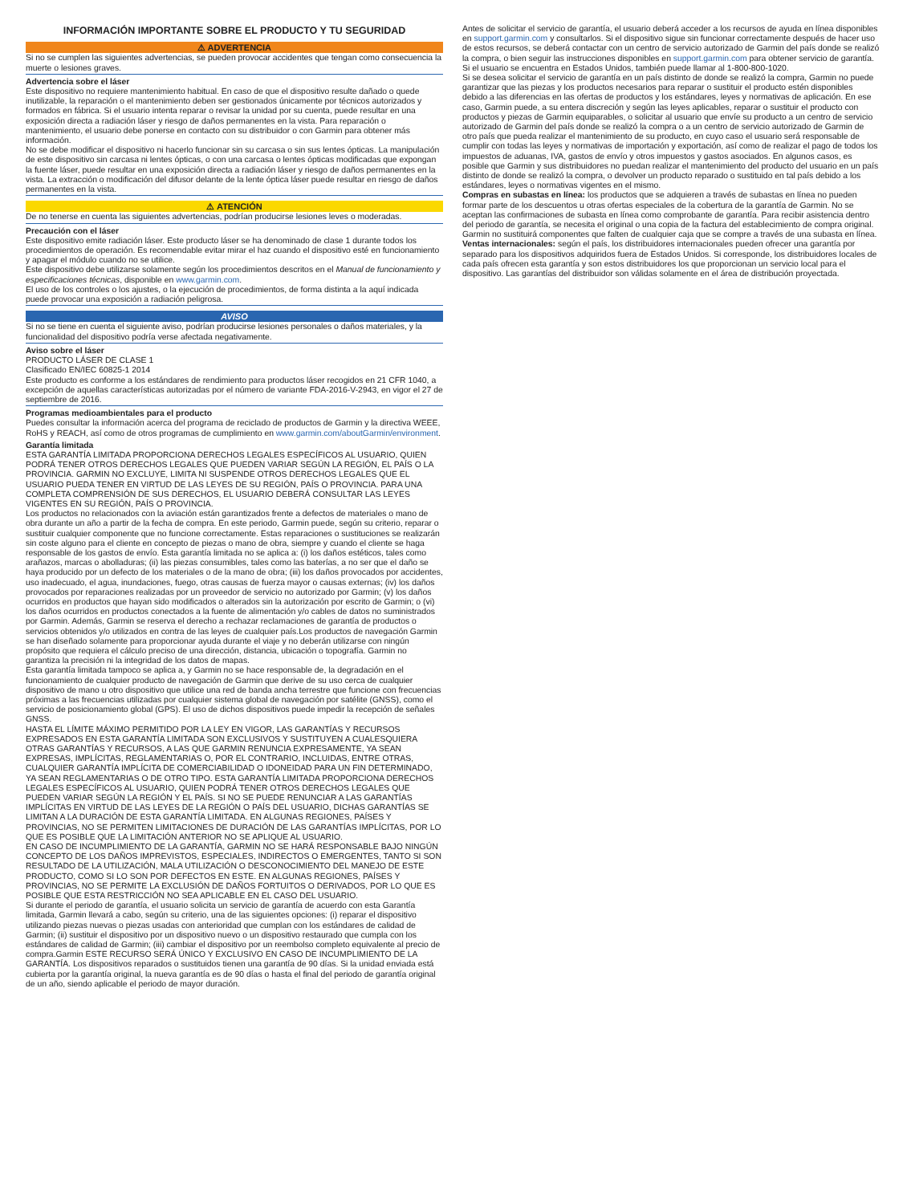INFORMACIÓN IMPORTANTE SOBRE EL PRODUCTO Y TU SEGURIDAD
⚠ ADVERTENCIA
Si no se cumplen las siguientes advertencias, se pueden provocar accidentes que tengan como consecuencia la muerte o lesiones graves.
Advertencia sobre el láser
Este dispositivo no requiere mantenimiento habitual. En caso de que el dispositivo resulte dañado o quede inutilizable, la reparación o el mantenimiento deben ser gestionados únicamente por técnicos autorizados y formados en fábrica. Si el usuario intenta reparar o revisar la unidad por su cuenta, puede resultar en una exposición directa a radiación láser y riesgo de daños permanentes en la vista. Para reparación o mantenimiento, el usuario debe ponerse en contacto con su distribuidor o con Garmin para obtener más información.
No se debe modificar el dispositivo ni hacerlo funcionar sin su carcasa o sin sus lentes ópticas. La manipulación de este dispositivo sin carcasa ni lentes ópticas, o con una carcasa o lentes ópticas modificadas que expongan la fuente láser, puede resultar en una exposición directa a radiación láser y riesgo de daños permanentes en la vista. La extracción o modificación del difusor delante de la lente óptica láser puede resultar en riesgo de daños permanentes en la vista.
⚠ ATENCIÓN
De no tenerse en cuenta las siguientes advertencias, podrían producirse lesiones leves o moderadas.
Precaución con el láser
Este dispositivo emite radiación láser. Este producto láser se ha denominado de clase 1 durante todos los procedimientos de operación. Es recomendable evitar mirar el haz cuando el dispositivo esté en funcionamiento y apagar el módulo cuando no se utilice.
Este dispositivo debe utilizarse solamente según los procedimientos descritos en el Manual de funcionamiento y especificaciones técnicas, disponible en www.garmin.com.
El uso de los controles o los ajustes, o la ejecución de procedimientos, de forma distinta a la aquí indicada puede provocar una exposición a radiación peligrosa.
AVISO
Si no se tiene en cuenta el siguiente aviso, podrían producirse lesiones personales o daños materiales, y la funcionalidad del dispositivo podría verse afectada negativamente.
Aviso sobre el láser
PRODUCTO LÁSER DE CLASE 1
Clasificado EN/IEC 60825-1 2014
Este producto es conforme a los estándares de rendimiento para productos láser recogidos en 21 CFR 1040, a excepción de aquellas características autorizadas por el número de variante FDA-2016-V-2943, en vigor el 27 de septiembre de 2016.
Programas medioambientales para el producto
Puedes consultar la información acerca del programa de reciclado de productos de Garmin y la directiva WEEE, RoHS y REACH, así como de otros programas de cumplimiento en www.garmin.com/aboutGarmin/environment.
Garantía limitada
ESTA GARANTÍA LIMITADA PROPORCIONA DERECHOS LEGALES ESPECÍFICOS AL USUARIO, QUIEN PODRÁ TENER OTROS DERECHOS LEGALES QUE PUEDEN VARIAR SEGÚN LA REGIÓN, EL PAÍS O LA PROVINCIA. GARMIN NO EXCLUYE, LIMITA NI SUSPENDE OTROS DERECHOS LEGALES QUE EL USUARIO PUEDA TENER EN VIRTUD DE LAS LEYES DE SU REGIÓN, PAÍS O PROVINCIA. PARA UNA COMPLETA COMPRENSIÓN DE SUS DERECHOS, EL USUARIO DEBERÁ CONSULTAR LAS LEYES VIGENTES EN SU REGIÓN, PAÍS O PROVINCIA.
Los productos no relacionados con la aviación están garantizados frente a defectos de materiales o mano de obra durante un año a partir de la fecha de compra. En este periodo, Garmin puede, según su criterio, reparar o sustituir cualquier componente que no funcione correctamente. Estas reparaciones o sustituciones se realizarán sin coste alguno para el cliente en concepto de piezas o mano de obra, siempre y cuando el cliente se haga responsable de los gastos de envío. Esta garantía limitada no se aplica a: (i) los daños estéticos, tales como arañazos, marcas o abolladuras; (ii) las piezas consumibles, tales como las baterías, a no ser que el daño se haya producido por un defecto de los materiales o de la mano de obra; (iii) los daños provocados por accidentes, uso inadecuado, el agua, inundaciones, fuego, otras causas de fuerza mayor o causas externas; (iv) los daños provocados por reparaciones realizadas por un proveedor de servicio no autorizado por Garmin; (v) los daños ocurridos en productos que hayan sido modificados o alterados sin la autorización por escrito de Garmin; o (vi) los daños ocurridos en productos conectados a la fuente de alimentación y/o cables de datos no suministrados por Garmin. Además, Garmin se reserva el derecho a rechazar reclamaciones de garantía de productos o servicios obtenidos y/o utilizados en contra de las leyes de cualquier país.Los productos de navegación Garmin se han diseñado solamente para proporcionar ayuda durante el viaje y no deberán utilizarse con ningún propósito que requiera el cálculo preciso de una dirección, distancia, ubicación o topografía. Garmin no garantiza la precisión ni la integridad de los datos de mapas.
Esta garantía limitada tampoco se aplica a, y Garmin no se hace responsable de, la degradación en el funcionamiento de cualquier producto de navegación de Garmin que derive de su uso cerca de cualquier dispositivo de mano u otro dispositivo que utilice una red de banda ancha terrestre que funcione con frecuencias próximas a las frecuencias utilizadas por cualquier sistema global de navegación por satélite (GNSS), como el servicio de posicionamiento global (GPS). El uso de dichos dispositivos puede impedir la recepción de señales GNSS.
HASTA EL LÍMITE MÁXIMO PERMITIDO POR LA LEY EN VIGOR, LAS GARANTÍAS Y RECURSOS EXPRESADOS EN ESTA GARANTÍA LIMITADA SON EXCLUSIVOS Y SUSTITUYEN A CUALESQUIERA OTRAS GARANTÍAS Y RECURSOS, A LAS QUE GARMIN RENUNCIA EXPRESAMENTE, YA SEAN EXPRESAS, IMPLÍCITAS, REGLAMENTARIAS O, POR EL CONTRARIO, INCLUIDAS, ENTRE OTRAS, CUALQUIER GARANTÍA IMPLÍCITA DE COMERCIABILIDAD O IDONEIDAD PARA UN FIN DETERMINADO, YA SEAN REGLAMENTARIAS O DE OTRO TIPO. ESTA GARANTÍA LIMITADA PROPORCIONA DERECHOS LEGALES ESPECÍFICOS AL USUARIO, QUIEN PODRÁ TENER OTROS DERECHOS LEGALES QUE PUEDEN VARIAR SEGÚN LA REGIÓN Y EL PAÍS. SI NO SE PUEDE RENUNCIAR A LAS GARANTÍAS IMPLÍCITAS EN VIRTUD DE LAS LEYES DE LA REGIÓN O PAÍS DEL USUARIO, DICHAS GARANTÍAS SE LIMITAN A LA DURACIÓN DE ESTA GARANTÍA LIMITADA. EN ALGUNAS REGIONES, PAÍSES Y PROVINCIAS, NO SE PERMITEN LIMITACIONES DE DURACIÓN DE LAS GARANTÍAS IMPLÍCITAS, POR LO QUE ES POSIBLE QUE LA LIMITACIÓN ANTERIOR NO SE APLIQUE AL USUARIO.
EN CASO DE INCUMPLIMIENTO DE LA GARANTÍA, GARMIN NO SE HARÁ RESPONSABLE BAJO NINGÚN CONCEPTO DE LOS DAÑOS IMPREVISTOS, ESPECIALES, INDIRECTOS O EMERGENTES, TANTO SI SON RESULTADO DE LA UTILIZACIÓN, MALA UTILIZACIÓN O DESCONOCIMIENTO DEL MANEJO DE ESTE PRODUCTO, COMO SI LO SON POR DEFECTOS EN ESTE. EN ALGUNAS REGIONES, PAÍSES Y PROVINCIAS, NO SE PERMITE LA EXCLUSIÓN DE DAÑOS FORTUITOS O DERIVADOS, POR LO QUE ES POSIBLE QUE ESTA RESTRICCIÓN NO SEA APLICABLE EN EL CASO DEL USUARIO.
Si durante el periodo de garantía, el usuario solicita un servicio de garantía de acuerdo con esta Garantía limitada, Garmin llevará a cabo, según su criterio, una de las siguientes opciones: (i) reparar el dispositivo utilizando piezas nuevas o piezas usadas con anterioridad que cumplan con los estándares de calidad de Garmin; (ii) sustituir el dispositivo por un dispositivo nuevo o un dispositivo restaurado que cumpla con los estándares de calidad de Garmin; (iii) cambiar el dispositivo por un reembolso completo equivalente al precio de compra.Garmin ESTE RECURSO SERÁ ÚNICO Y EXCLUSIVO EN CASO DE INCUMPLIMIENTO DE LA GARANTÍA. Los dispositivos reparados o sustituidos tienen una garantía de 90 días. Si la unidad enviada está cubierta por la garantía original, la nueva garantía es de 90 días o hasta el final del periodo de garantía original de un año, siendo aplicable el periodo de mayor duración.
Antes de solicitar el servicio de garantía, el usuario deberá acceder a los recursos de ayuda en línea disponibles en support.garmin.com y consultarlos. Si el dispositivo sigue sin funcionar correctamente después de hacer uso de estos recursos, se deberá contactar con un centro de servicio autorizado de Garmin del país donde se realizó la compra, o bien seguir las instrucciones disponibles en support.garmin.com para obtener servicio de garantía. Si el usuario se encuentra en Estados Unidos, también puede llamar al 1-800-800-1020.
Si se desea solicitar el servicio de garantía en un país distinto de donde se realizó la compra, Garmin no puede garantizar que las piezas y los productos necesarios para reparar o sustituir el producto estén disponibles debido a las diferencias en las ofertas de productos y los estándares, leyes y normativas de aplicación. En ese caso, Garmin puede, a su entera discreción y según las leyes aplicables, reparar o sustituir el producto con productos y piezas de Garmin equiparables, o solicitar al usuario que envíe su producto a un centro de servicio autorizado de Garmin del país donde se realizó la compra o a un centro de servicio autorizado de Garmin de otro país que pueda realizar el mantenimiento de su producto, en cuyo caso el usuario será responsable de cumplir con todas las leyes y normativas de importación y exportación, así como de realizar el pago de todos los impuestos de aduanas, IVA, gastos de envío y otros impuestos y gastos asociados. En algunos casos, es posible que Garmin y sus distribuidores no puedan realizar el mantenimiento del producto del usuario en un país distinto de donde se realizó la compra, o devolver un producto reparado o sustituido en tal país debido a los estándares, leyes o normativas vigentes en el mismo.
Compras en subastas en línea: los productos que se adquieren a través de subastas en línea no pueden formar parte de los descuentos u otras ofertas especiales de la cobertura de la garantía de Garmin. No se aceptan las confirmaciones de subasta en línea como comprobante de garantía. Para recibir asistencia dentro del periodo de garantía, se necesita el original o una copia de la factura del establecimiento de compra original. Garmin no sustituirá componentes que falten de cualquier caja que se compre a través de una subasta en línea.
Ventas internacionales: según el país, los distribuidores internacionales pueden ofrecer una garantía por separado para los dispositivos adquiridos fuera de Estados Unidos. Si corresponde, los distribuidores locales de cada país ofrecen esta garantía y son estos distribuidores los que proporcionan un servicio local para el dispositivo. Las garantías del distribuidor son válidas solamente en el área de distribución proyectada.